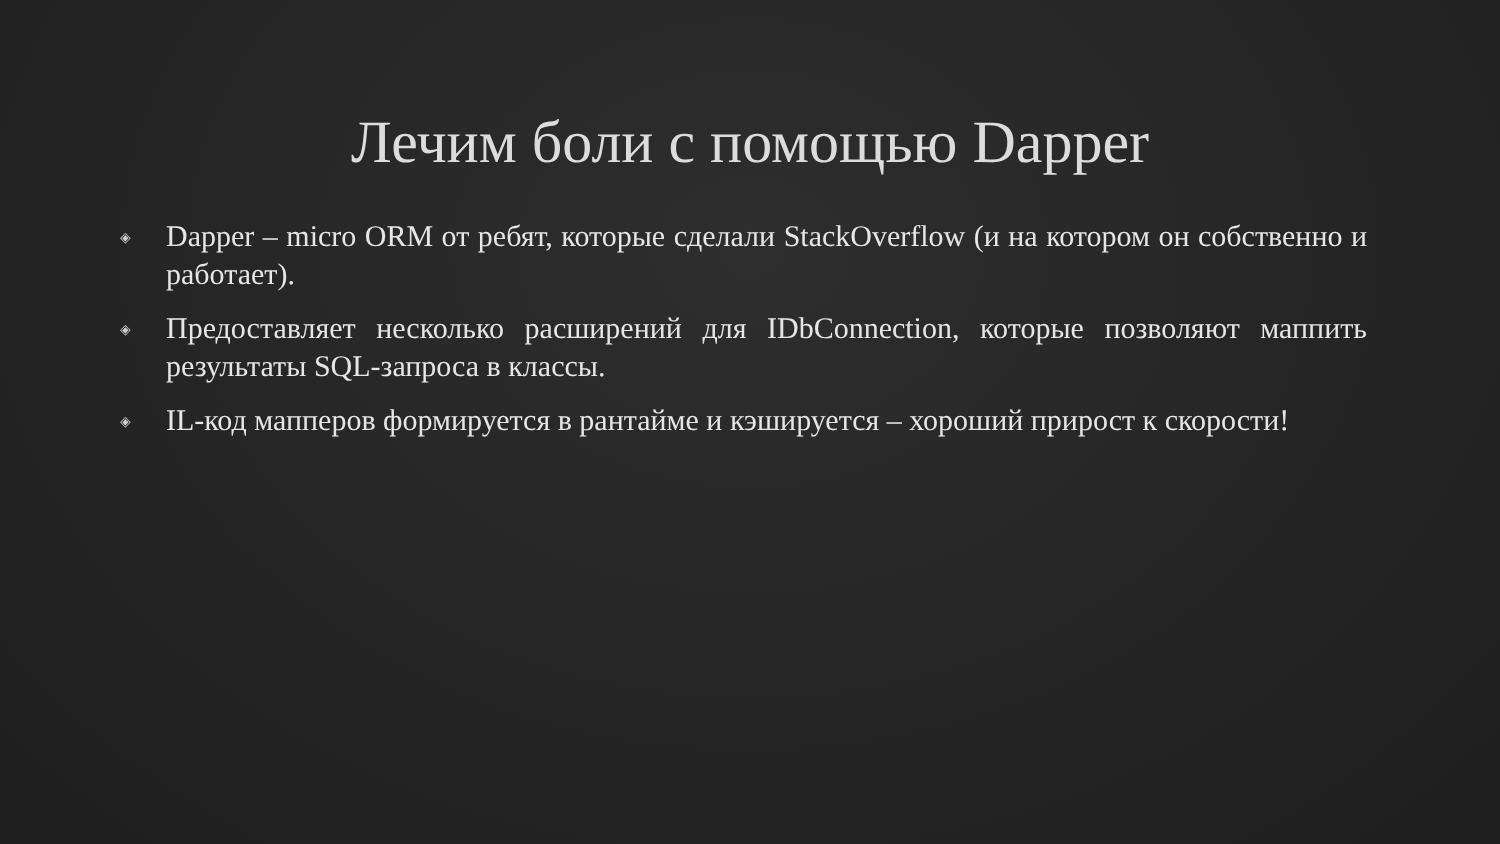Лечим боли с помощью Dapper
◈ Dapper – micro ORM от ребят, которые сделали StackOverflow (и на котором он собственно и работает).
◈ Предоставляет несколько расширений для IDbConnection, которые позволяют маппить результаты SQL-запроса в классы.
◈ IL-код мапперов формируется в рантайме и кэшируется – хороший прирост к скорости!